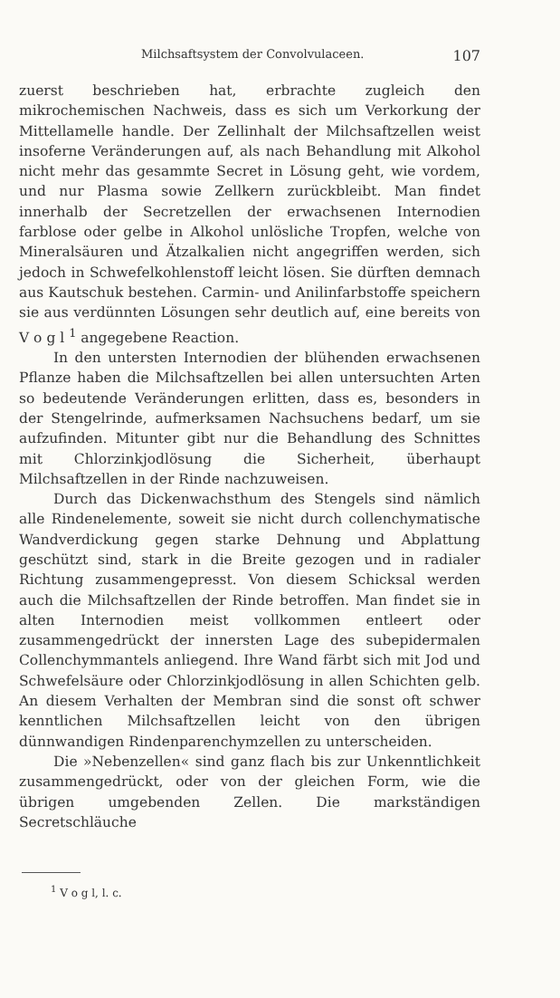Milchsaftsystem der Convolvulaceen. 107
zuerst beschrieben hat, erbrachte zugleich den mikrochemischen Nachweis, dass es sich um Verkorkung der Mittellamelle handle. Der Zellinhalt der Milchsaftzellen weist insoferne Veränderungen auf, als nach Behandlung mit Alkohol nicht mehr das gesammte Secret in Lösung geht, wie vordem, und nur Plasma sowie Zellkern zurückbleibt. Man findet innerhalb der Secretzellen der erwachsenen Internodien farblose oder gelbe in Alkohol unlösliche Tropfen, welche von Mineralsäuren und Ätzalkalien nicht angegriffen werden, sich jedoch in Schwefelkohlenstoff leicht lösen. Sie dürften demnach aus Kautschuk bestehen. Carmin- und Anilinfarbstoffe speichern sie aus verdünnten Lösungen sehr deutlich auf, eine bereits von V o g l <sup>1</sup> angegebene Reaction.
In den untersten Internodien der blühenden erwachsenen Pflanze haben die Milchsaftzellen bei allen untersuchten Arten so bedeutende Veränderungen erlitten, dass es, besonders in der Stengelrinde, aufmerksamen Nachsuchens bedarf, um sie aufzufinden. Mitunter gibt nur die Behandlung des Schnittes mit Chlorzinkjodlösung die Sicherheit, überhaupt Milchsaftzellen in der Rinde nachzuweisen.
Durch das Dickenwachsthum des Stengels sind nämlich alle Rindenelemente, soweit sie nicht durch collenchymatische Wandverdickung gegen starke Dehnung und Abplattung geschützt sind, stark in die Breite gezogen und in radialer Richtung zusammengepresst. Von diesem Schicksal werden auch die Milchsaftzellen der Rinde betroffen. Man findet sie in alten Internodien meist vollkommen entleert oder zusammengedrückt der innersten Lage des subepidermalen Collenchymmantels anliegend. Ihre Wand färbt sich mit Jod und Schwefelsäure oder Chlorzinkjodlösung in allen Schichten gelb. An diesem Verhalten der Membran sind die sonst oft schwer kenntlichen Milchsaftzellen leicht von den übrigen dünnwandigen Rindenparenchymzellen zu unterscheiden.
Die »Nebenzellen« sind ganz flach bis zur Unkenntlichkeit zusammengedrückt, oder von der gleichen Form, wie die übrigen umgebenden Zellen. Die markständigen Secretschläuche
<sup>1</sup> V o g l, l. c.